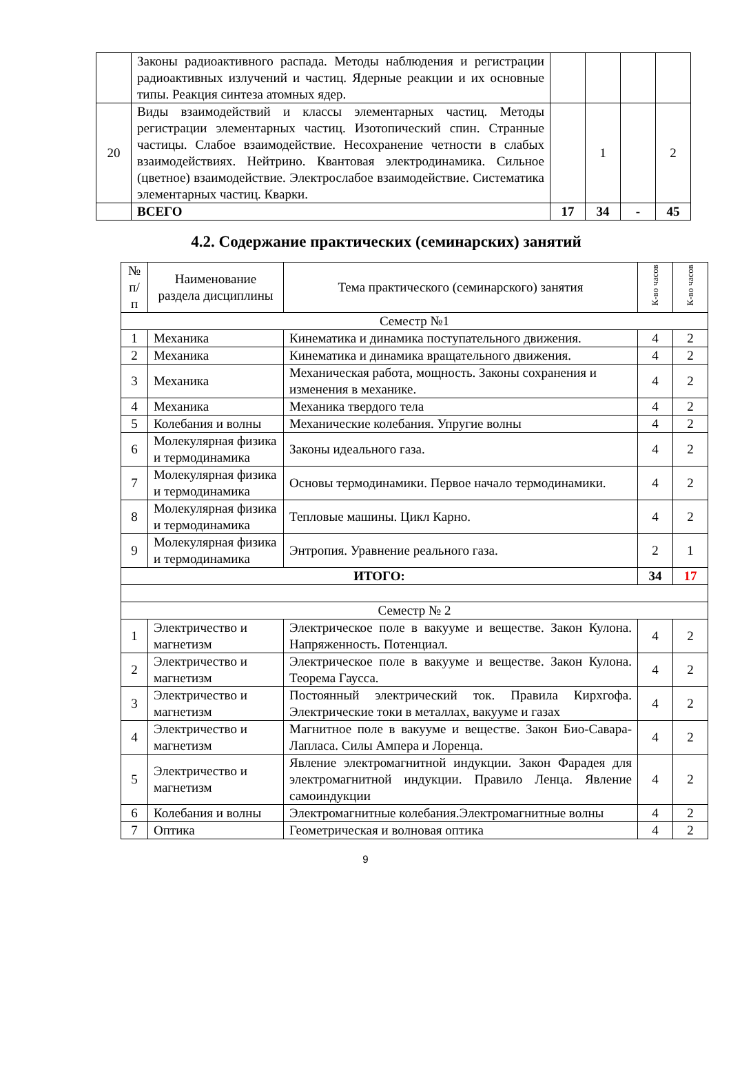| | Законы радиоактивного распада. Методы наблюдения и регистрации радиоактивных излучений и частиц. Ядерные реакции и их основные типы. Реакция синтеза атомных ядер. | | | | |
| 20 | Виды взаимодействий и классы элементарных частиц. Методы регистрации элементарных частиц. Изотопический спин. Странные частицы. Слабое взаимодействие. Несохранение четности в слабых взаимодействиях. Нейтрино. Квантовая электродинамика. Сильное (цветное) взаимодействие. Электрослабое взаимодействие. Систематика элементарных частиц. Кварки. | | 1 | | 2 |
| | ВСЕГО | 17 | 34 | - | 45 |
4.2. Содержание практических (семинарских) занятий
| № п/п | Наименование раздела дисциплины | Тема практического (семинарского) занятия | К-во часов | К-во часов |
| --- | --- | --- | --- | --- |
| Семестр №1 | | | | |
| 1 | Механика | Кинематика и динамика поступательного движения. | 4 | 2 |
| 2 | Механика | Кинематика и динамика вращательного движения. | 4 | 2 |
| 3 | Механика | Механическая работа, мощность. Законы сохранения и изменения в механике. | 4 | 2 |
| 4 | Механика | Механика твердого тела | 4 | 2 |
| 5 | Колебания и волны | Механические колебания. Упругие волны | 4 | 2 |
| 6 | Молекулярная физика и термодинамика | Законы идеального газа. | 4 | 2 |
| 7 | Молекулярная физика и термодинамика | Основы термодинамики. Первое начало термодинамики. | 4 | 2 |
| 8 | Молекулярная физика и термодинамика | Тепловые машины. Цикл Карно. | 4 | 2 |
| 9 | Молекулярная физика и термодинамика | Энтропия. Уравнение реального газа. | 2 | 1 |
| ИТОГО: | | | 34 | 17 |
| Семестр № 2 | | | | |
| 1 | Электричество и магнетизм | Электрическое поле в вакууме и веществе. Закон Кулона. Напряженность. Потенциал. | 4 | 2 |
| 2 | Электричество и магнетизм | Электрическое поле в вакууме и веществе. Закон Кулона. Теорема Гаусса. | 4 | 2 |
| 3 | Электричество и магнетизм | Постоянный электрический ток. Правила Кирхгофа. Электрические токи в металлах, вакууме и газах | 4 | 2 |
| 4 | Электричество и магнетизм | Магнитное поле в вакууме и веществе. Закон Био-Савара-Лапласа. Силы Ампера и Лоренца. | 4 | 2 |
| 5 | Электричество и магнетизм | Явление электромагнитной индукции. Закон Фарадея для электромагнитной индукции. Правило Ленца. Явление самоиндукции | 4 | 2 |
| 6 | Колебания и волны | Электромагнитные колебания.Электромагнитные волны | 4 | 2 |
| 7 | Оптика | Геометрическая и волновая оптика | 4 | 2 |
9